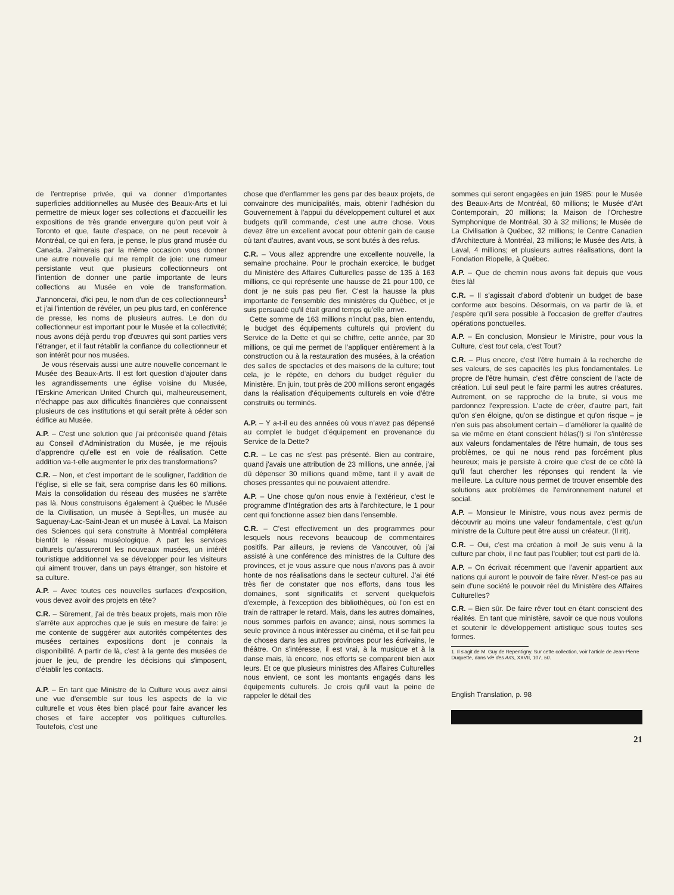de l'entreprise privée, qui va donner d'importantes superficies additionnelles au Musée des Beaux-Arts et lui permettre de mieux loger ses collections et d'accueillir les expositions de très grande envergure qu'on peut voir à Toronto et que, faute d'espace, on ne peut recevoir à Montréal, ce qui en fera, je pense, le plus grand musée du Canada. J'aimerais par la même occasion vous donner une autre nouvelle qui me remplit de joie: une rumeur persistante veut que plusieurs collectionneurs ont l'intention de donner une partie importante de leurs collections au Musée en voie de transformation. J'annoncerai, d'ici peu, le nom d'un de ces collectionneurs<sup>1</sup> et j'ai l'intention de révéler, un peu plus tard, en conférence de presse, les noms de plusieurs autres. Le don du collectionneur est important pour le Musée et la collectivité; nous avons déjà perdu trop d'œuvres qui sont parties vers l'étranger, et il faut rétablir la confiance du collectionneur et son intérêt pour nos musées.
Je vous réservais aussi une autre nouvelle concernant le Musée des Beaux-Arts. Il est fort question d'ajouter dans les agrandissements une église voisine du Musée, l'Erskine American United Church qui, malheureusement, n'échappe pas aux difficultés financières que connaissent plusieurs de ces institutions et qui serait prête à céder son édifice au Musée.
A.P. – C'est une solution que j'ai préconisée quand j'étais au Conseil d'Administration du Musée, je me réjouis d'apprendre qu'elle est en voie de réalisation. Cette addition va-t-elle augmenter le prix des transformations?
C.R. – Non, et c'est important de le souligner, l'addition de l'église, si elle se fait, sera comprise dans les 60 millions. Mais la consolidation du réseau des musées ne s'arrête pas là. Nous construisons également à Québec le Musée de la Civilisation, un musée à Sept-Îles, un musée au Saguenay-Lac-Saint-Jean et un musée à Laval. La Maison des Sciences qui sera construite à Montréal complétera bientôt le réseau muséologique. A part les services culturels qu'assureront les nouveaux musées, un intérêt touristique additionnel va se développer pour les visiteurs qui aiment trouver, dans un pays étranger, son histoire et sa culture.
A.P. – Avec toutes ces nouvelles surfaces d'exposition, vous devez avoir des projets en tête?
C.R. – Sûrement, j'ai de très beaux projets, mais mon rôle s'arrête aux approches que je suis en mesure de faire: je me contente de suggérer aux autorités compétentes des musées certaines expositions dont je connais la disponibilité. A partir de là, c'est à la gente des musées de jouer le jeu, de prendre les décisions qui s'imposent, d'établir les contacts.
A.P. – En tant que Ministre de la Culture vous avez ainsi une vue d'ensemble sur tous les aspects de la vie culturelle et vous êtes bien placé pour faire avancer les choses et faire accepter vos politiques culturelles. Toutefois, c'est une
chose que d'enflammer les gens par des beaux projets, de convaincre des municipalités, mais, obtenir l'adhésion du Gouvernement à l'appui du développement culturel et aux budgets qu'il commande, c'est une autre chose. Vous devez être un excellent avocat pour obtenir gain de cause où tant d'autres, avant vous, se sont butés à des refus.
C.R. – Vous allez apprendre une excellente nouvelle, la semaine prochaine. Pour le prochain exercice, le budget du Ministère des Affaires Culturelles passe de 135 à 163 millions, ce qui représente une hausse de 21 pour 100, ce dont je ne suis pas peu fier. C'est la hausse la plus importante de l'ensemble des ministères du Québec, et je suis persuadé qu'il était grand temps qu'elle arrive.
Cette somme de 163 millions n'inclut pas, bien entendu, le budget des équipements culturels qui provient du Service de la Dette et qui se chiffre, cette année, par 30 millions, ce qui me permet de l'appliquer entièrement à la construction ou à la restauration des musées, à la création des salles de spectacles et des maisons de la culture; tout cela, je le répète, en dehors du budget régulier du Ministère. En juin, tout près de 200 millions seront engagés dans la réalisation d'équipements culturels en voie d'être construits ou terminés.
A.P. – Y a-t-il eu des années où vous n'avez pas dépensé au complet le budget d'équipement en provenance du Service de la Dette?
C.R. – Le cas ne s'est pas présenté. Bien au contraire, quand j'avais une attribution de 23 millions, une année, j'ai dû dépenser 30 millions quand même, tant il y avait de choses pressantes qui ne pouvaient attendre.
A.P. – Une chose qu'on nous envie à l'extérieur, c'est le programme d'Intégration des arts à l'architecture, le 1 pour cent qui fonctionne assez bien dans l'ensemble.
C.R. – C'est effectivement un des programmes pour lesquels nous recevons beaucoup de commentaires positifs. Par ailleurs, je reviens de Vancouver, où j'ai assisté à une conférence des ministres de la Culture des provinces, et je vous assure que nous n'avons pas à avoir honte de nos réalisations dans le secteur culturel. J'ai été très fier de constater que nos efforts, dans tous les domaines, sont significatifs et servent quelquefois d'exemple, à l'exception des bibliothèques, où l'on est en train de rattraper le retard. Mais, dans les autres domaines, nous sommes parfois en avance; ainsi, nous sommes la seule province à nous intéresser au cinéma, et il se fait peu de choses dans les autres provinces pour les écrivains, le théâtre. On s'intéresse, il est vrai, à la musique et à la danse mais, là encore, nos efforts se comparent bien aux leurs. Et ce que plusieurs ministres des Affaires Culturelles nous envient, ce sont les montants engagés dans les équipements culturels. Je crois qu'il vaut la peine de rappeler le détail des
sommes qui seront engagées en juin 1985: pour le Musée des Beaux-Arts de Montréal, 60 millions; le Musée d'Art Contemporain, 20 millions; la Maison de l'Orchestre Symphonique de Montréal, 30 à 32 millions; le Musée de La Civilisation à Québec, 32 millions; le Centre Canadien d'Architecture à Montréal, 23 millions; le Musée des Arts, à Laval, 4 millions; et plusieurs autres réalisations, dont la Fondation Riopelle, à Québec.
A.P. – Que de chemin nous avons fait depuis que vous êtes là!
C.R. – Il s'agissait d'abord d'obtenir un budget de base conforme aux besoins. Désormais, on va partir de là, et j'espère qu'il sera possible à l'occasion de greffer d'autres opérations ponctuelles.
A.P. – En conclusion, Monsieur le Ministre, pour vous la Culture, c'est tout cela, c'est Tout?
C.R. – Plus encore, c'est l'être humain à la recherche de ses valeurs, de ses capacités les plus fondamentales. Le propre de l'être humain, c'est d'être conscient de l'acte de création. Lui seul peut le faire parmi les autres créatures. Autrement, on se rapproche de la brute, si vous me pardonnez l'expression. L'acte de créer, d'autre part, fait qu'on s'en éloigne, qu'on se distingue et qu'on risque – je n'en suis pas absolument certain – d'améliorer la qualité de sa vie même en étant conscient hélas(!) si l'on s'intéresse aux valeurs fondamentales de l'être humain, de tous ses problèmes, ce qui ne nous rend pas forcément plus heureux; mais je persiste à croire que c'est de ce côté là qu'il faut chercher les réponses qui rendent la vie meilleure. La culture nous permet de trouver ensemble des solutions aux problèmes de l'environnement naturel et social.
A.P. – Monsieur le Ministre, vous nous avez permis de découvrir au moins une valeur fondamentale, c'est qu'un ministre de la Culture peut être aussi un créateur. (Il rit).
C.R. – Oui, c'est ma création à moi! Je suis venu à la culture par choix, il ne faut pas l'oublier; tout est parti de là.
A.P. – On écrivait récemment que l'avenir appartient aux nations qui auront le pouvoir de faire rêver. N'est-ce pas au sein d'une société le pouvoir réel du Ministère des Affaires Culturelles?
C.R. – Bien sûr. De faire rêver tout en étant conscient des réalités. En tant que ministère, savoir ce que nous voulons et soutenir le développement artistique sous toutes ses formes.
1. Il s'agit de M. Guy de Repentigny. Sur cette collection, voir l'article de Jean-Pierre Duquette, dans Vie des Arts, XXVII, 107, 50.
English Translation, p. 98
21